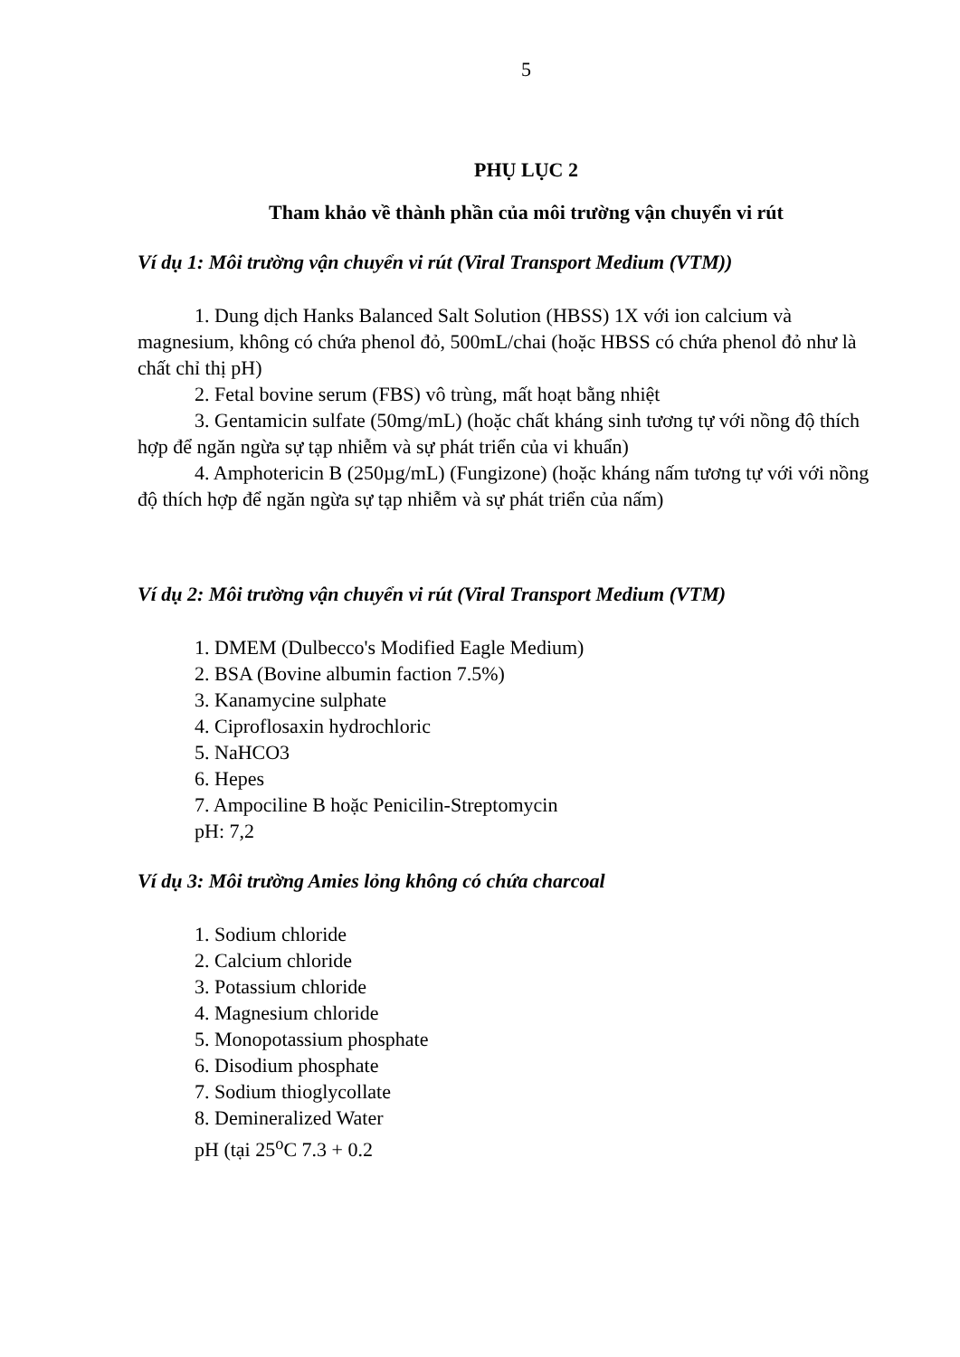5
PHỤ LỤC 2
Tham khảo về thành phần của môi trường vận chuyển vi rút
Ví dụ 1: Môi trường vận chuyển vi rút (Viral Transport Medium (VTM))
1. Dung dịch Hanks Balanced Salt Solution (HBSS) 1X với ion calcium và magnesium, không có chứa phenol đỏ, 500mL/chai (hoặc HBSS có chứa phenol đỏ như là chất chỉ thị pH)
2. Fetal bovine serum (FBS) vô trùng, mất hoạt bằng nhiệt
3. Gentamicin sulfate (50mg/mL) (hoặc chất kháng sinh tương tự với nồng độ thích hợp để ngăn ngừa sự tạp nhiễm và sự phát triển của vi khuẩn)
4. Amphotericin B (250µg/mL) (Fungizone) (hoặc kháng nấm tương tự với với nồng độ thích hợp để ngăn ngừa sự tạp nhiễm và sự phát triển của nấm)
Ví dụ 2: Môi trường vận chuyển vi rút (Viral Transport Medium (VTM)
1. DMEM (Dulbecco's Modified Eagle Medium)
2. BSA (Bovine albumin faction 7.5%)
3. Kanamycine sulphate
4. Ciproflosaxin hydrochloric
5. NaHCO3
6. Hepes
7. Ampociline B hoặc Penicilin-Streptomycin
pH: 7,2
Ví dụ 3: Môi trường Amies lỏng không có chứa charcoal
1. Sodium chloride
2. Calcium chloride
3. Potassium chloride
4. Magnesium chloride
5. Monopotassium phosphate
6. Disodium phosphate
7. Sodium thioglycollate
8. Demineralized Water
pH (tại 25<sup>o</sup>C 7.3 + 0.2